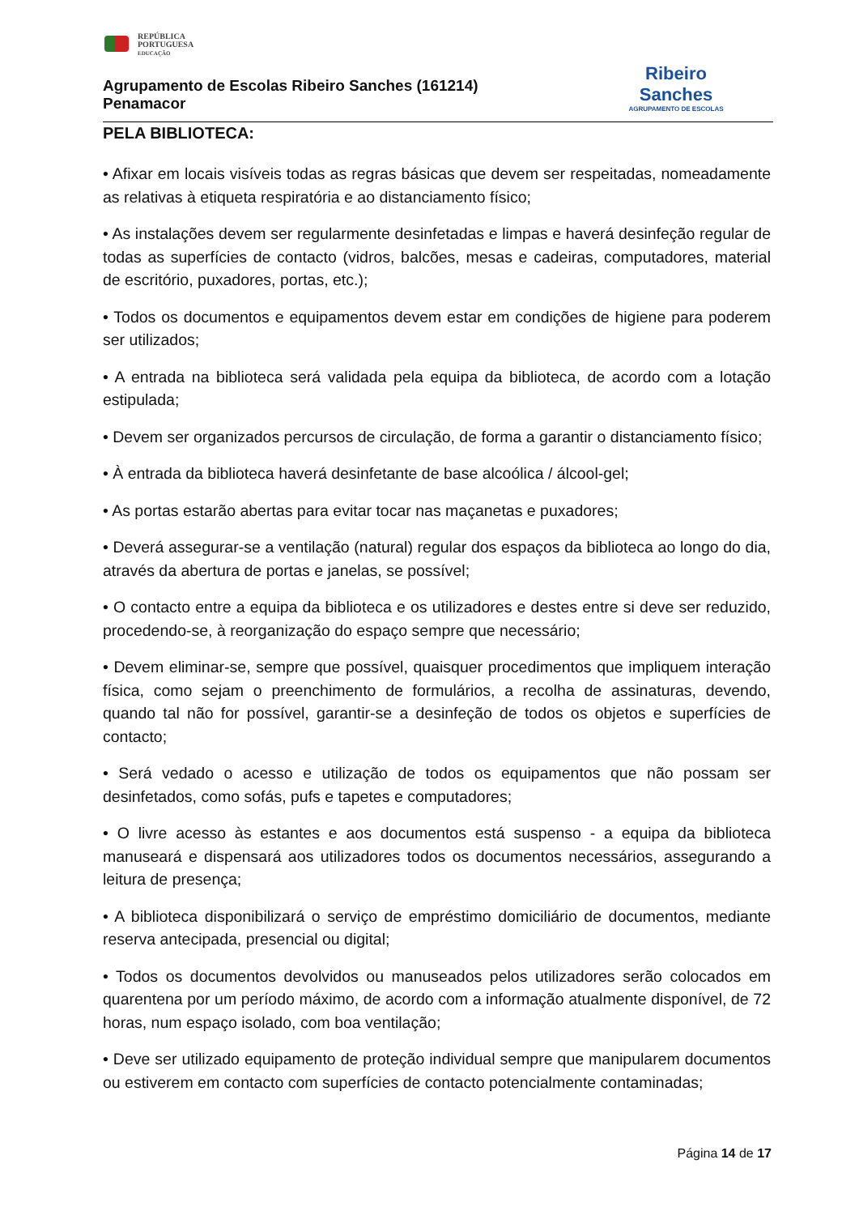REPÚBLICA
PORTUGUESA
EDUCAÇÃO
Agrupamento de Escolas Ribeiro Sanches (161214)
Penamacor
Ribeiro
Sanches
AGRUPAMENTO DE ESCOLAS
PELA BIBLIOTECA:
• Afixar em locais visíveis todas as regras básicas que devem ser respeitadas, nomeadamente as relativas à etiqueta respiratória e ao distanciamento físico;
• As instalações devem ser regularmente desinfetadas e limpas e haverá desinfeção regular de todas as superfícies de contacto (vidros, balcões, mesas e cadeiras, computadores, material de escritório, puxadores, portas, etc.);
• Todos os documentos e equipamentos devem estar em condições de higiene para poderem ser utilizados;
• A entrada na biblioteca será validada pela equipa da biblioteca, de acordo com a lotação estipulada;
• Devem ser organizados percursos de circulação, de forma a garantir o distanciamento físico;
• À entrada da biblioteca haverá desinfetante de base alcoólica / álcool-gel;
• As portas estarão abertas para evitar tocar nas maçanetas e puxadores;
• Deverá assegurar-se a ventilação (natural) regular dos espaços da biblioteca ao longo do dia, através da abertura de portas e janelas, se possível;
• O contacto entre a equipa da biblioteca e os utilizadores e destes entre si deve ser reduzido, procedendo-se, à reorganização do espaço sempre que necessário;
• Devem eliminar-se, sempre que possível, quaisquer procedimentos que impliquem interação física, como sejam o preenchimento de formulários, a recolha de assinaturas, devendo, quando tal não for possível, garantir-se a desinfeção de todos os objetos e superfícies de contacto;
• Será vedado o acesso e utilização de todos os equipamentos que não possam ser desinfetados, como sofás, pufs e tapetes e computadores;
• O livre acesso às estantes e aos documentos está suspenso - a equipa da biblioteca manuseará e dispensará aos utilizadores todos os documentos necessários, assegurando a leitura de presença;
• A biblioteca disponibilizará o serviço de empréstimo domiciliário de documentos, mediante reserva antecipada, presencial ou digital;
• Todos os documentos devolvidos ou manuseados pelos utilizadores serão colocados em quarentena por um período máximo, de acordo com a informação atualmente disponível, de 72 horas, num espaço isolado, com boa ventilação;
• Deve ser utilizado equipamento de proteção individual sempre que manipularem documentos ou estiverem em contacto com superfícies de contacto potencialmente contaminadas;
Página 14 de 17